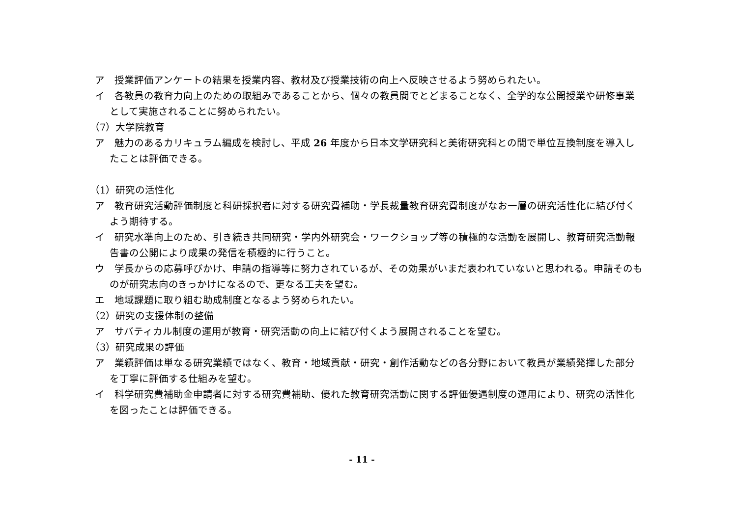ア　授業評価アンケートの結果を授業内容、教材及び授業技術の向上へ反映させるよう努められたい。
イ　各教員の教育力向上のための取組みであることから、個々の教員間でとどまることなく、全学的な公開授業や研修事業として実施されることに努められたい。
（7）大学院教育
ア　魅力のあるカリキュラム編成を検討し、平成 26 年度から日本文学研究科と美術研究科との間で単位互換制度を導入したことは評価できる。
（1）研究の活性化
ア　教育研究活動評価制度と科研採択者に対する研究費補助・学長裁量教育研究費制度がなお一層の研究活性化に結び付くよう期待する。
イ　研究水準向上のため、引き続き共同研究・学内外研究会・ワークショップ等の積極的な活動を展開し、教育研究活動報告書の公開により成果の発信を積極的に行うこと。
ウ　学長からの応募呼びかけ、申請の指導等に努力されているが、その効果がいまだ表われていないと思われる。申請そのものが研究志向のきっかけになるので、更なる工夫を望む。
エ　地域課題に取り組む助成制度となるよう努められたい。
（2）研究の支援体制の整備
ア　サバティカル制度の運用が教育・研究活動の向上に結び付くよう展開されることを望む。
（3）研究成果の評価
ア　業績評価は単なる研究業績ではなく、教育・地域貢献・研究・創作活動などの各分野において教員が業績発揮した部分を丁寧に評価する仕組みを望む。
イ　科学研究費補助金申請者に対する研究費補助、優れた教育研究活動に関する評価優遇制度の運用により、研究の活性化を図ったことは評価できる。
- 11 -